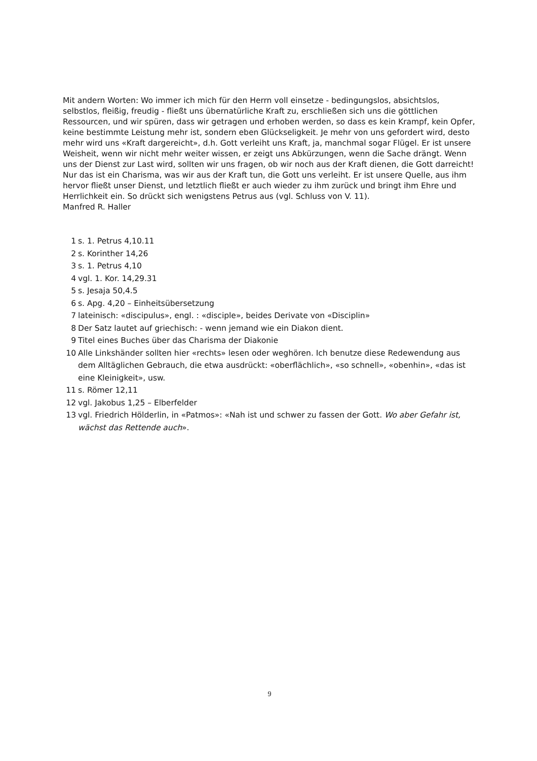Mit andern Worten: Wo immer ich mich für den Herrn voll einsetze - bedingungslos, absichtslos, selbstlos, fleißig, freudig - fließt uns übernatürliche Kraft zu, erschließen sich uns die göttlichen Ressourcen, und wir spüren, dass wir getragen und erhoben werden, so dass es kein Krampf, kein Opfer, keine bestimmte Leistung mehr ist, sondern eben Glückseligkeit. Je mehr von uns gefordert wird, desto mehr wird uns «Kraft dargereicht», d.h. Gott verleiht uns Kraft, ja, manchmal sogar Flügel. Er ist unsere Weisheit, wenn wir nicht mehr weiter wissen, er zeigt uns Abkürzungen, wenn die Sache drängt. Wenn uns der Dienst zur Last wird, sollten wir uns fragen, ob wir noch aus der Kraft dienen, die Gott darreicht! Nur das ist ein Charisma, was wir aus der Kraft tun, die Gott uns verleiht. Er ist unsere Quelle, aus ihm hervor fließt unser Dienst, und letztlich fließt er auch wieder zu ihm zurück und bringt ihm Ehre und Herrlichkeit ein. So drückt sich wenigstens Petrus aus (vgl. Schluss von V. 11).
Manfred R. Haller
1 s. 1. Petrus 4,10.11
2 s. Korinther 14,26
3 s. 1. Petrus 4,10
4 vgl. 1. Kor. 14,29.31
5 s. Jesaja 50,4.5
6 s. Apg. 4,20 – Einheitsübersetzung
7 lateinisch: «discipulus», engl. : «disciple», beides Derivate von «Disciplin»
8 Der Satz lautet auf griechisch: - wenn jemand wie ein Diakon dient.
9 Titel eines Buches über das Charisma der Diakonie
10 Alle Linkshänder sollten hier «rechts» lesen oder weghören. Ich benutze diese Redewendung aus dem Alltäglichen Gebrauch, die etwa ausdrückt: «oberflächlich», «so schnell», «obenhin», «das ist eine Kleinigkeit», usw.
11 s. Römer 12,11
12 vgl. Jakobus 1,25 – Elberfelder
13 vgl. Friedrich Hölderlin, in «Patmos»: «Nah ist und schwer zu fassen der Gott. Wo aber Gefahr ist, wächst das Rettende auch».
9